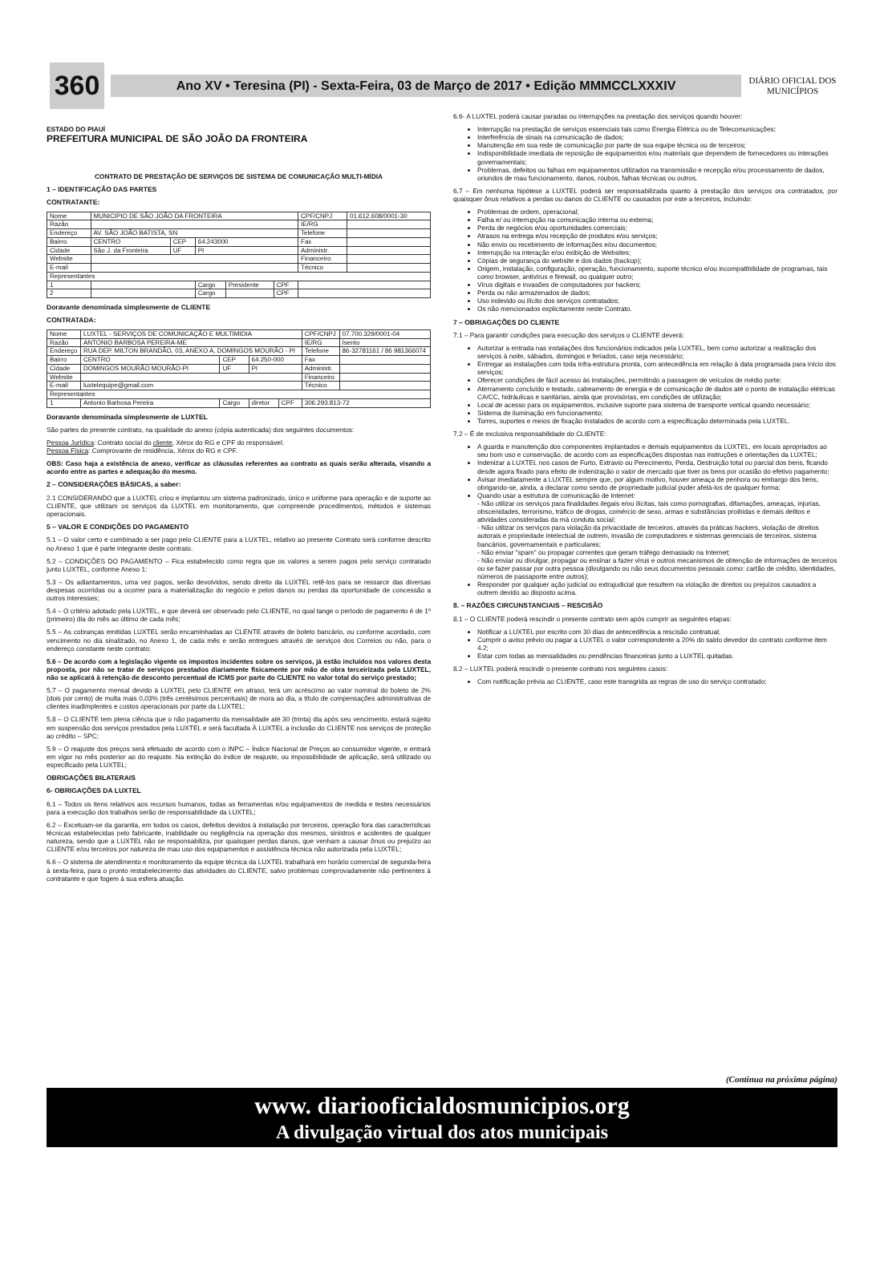360
Ano XV • Teresina (PI) - Sexta-Feira, 03 de Março de 2017 • Edição MMMCCLXXXIV
DIÁRIO OFICIAL DOS
MUNICÍPIOS
ESTADO DO PIAUÍ
PREFEITURA MUNICIPAL DE SÃO JOÃO DA FRONTEIRA
CONTRATO DE PRESTAÇÃO DE SERVIÇOS DE SISTEMA DE COMUNICAÇÃO MULTI-MÍDIA
1 – IDENTIFICAÇÃO DAS PARTES
CONTRATANTE:
| Nome | MUNICIPIO DE SÃO JOÃO DA FRONTEIRA | | | | | CPF/CNPJ | 01.612.608/0001-30 |
| Razão | | | | | | IE/RG | |
| Endereço | AV. SÃO JOÃO BATISTA, SN | | | | | Telefone | |
| Bairro | CENTRO | CEP | 64.243000 | | | Fax | |
| Cidade | São J. da Fronteira | UF | PI | | | Administr. | |
| Website | | | | | | Financeiro | |
| E-mail | | | | | | Técnico | |
| Representantes | | | | | | | |
| 1 | | | Cargo | Presidente | CPF | | |
| 2 | | | Cargo | | CPF | | |
Doravante denominada simplesmente de CLIENTE
CONTRATADA:
| Nome | LUXTEL - SERVIÇOS DE COMUNICAÇÃO E MULTIMIDIA | | | | CPF/CNPJ | 07.700.329/0001-04 |
| Razão | ANTONIO BARBOSA PEREIRA-ME | | | | IE/RG | Isento |
| Endereço | RUA DEP. MILTON BRANDÃO, 03, ANEXO A, DOMINGOS MOURÃO - PI | | | | Telefone | 86-32781161 / 86 981366074 |
| Bairro | CENTRO | CEP | 64.250-000 | | Fax | |
| Cidade | DOMINGOS MOURÃO MOURÃO-PI | UF | PI | | Administr. | |
| Website | | | | | Financeiro | |
| E-mail | luxtelequipe@gmail.com | | | | Técnico | |
| Representantes | | | | | | |
| 1 | Antonio Barbosa Pereira | Cargo | diretor | CPF | 306.293.813-72 | |
Doravante denominada simplesmente de LUXTEL
São partes do presente contrato, na qualidade do anexo (cópia autenticada) dos seguintes documentos:
Pessoa Jurídica: Contrato social do cliente, Xérox do RG e CPF do responsável.
Pessoa Física: Comprovante de residência, Xérox do RG e CPF.
OBS: Caso haja a existência de anexo, verificar as cláusulas referentes ao contrato as quais serão alterada, visando a acordo entre as partes e adequação do mesmo.
2 – CONSIDERAÇÕES BÁSICAS, a saber:
2.1 CONSIDERANDO que a LUXTEL criou e implantou um sistema padronizado, único e uniforme para operação e de suporte ao CLIENTE, que utilizam os serviços da LUXTEL em monitoramento, que compreende procedimentos, métodos e sistemas operacionais.
5 – VALOR E CONDIÇÕES DO PAGAMENTO
5.1 – O valor certo e combinado a ser pago pelo CLIENTE para a LUXTEL, relativo ao presente Contrato será conforme descrito no Anexo 1 que é parte integrante deste contrato.
5.2 – CONDIÇÕES DO PAGAMENTO – Fica estabelecido como regra que os valores a serem pagos pelo serviço contratado junto LUXTEL, conforme Anexo 1:
5.3 – Os adiantamentos, uma vez pagos, serão devolvidos, sendo direito da LUXTEL retê-los para se ressarcir das diversas despesas ocorridas ou a ocorrer para a materialização do negócio e pelos danos ou perdas da oportunidade de concessão a outros interesses;
5.4 – O critério adotado pela LUXTEL, e que deverá ser observado pelo CLIENTE, no qual tange o período de pagamento é de 1º (primeiro) dia do mês ao último de cada mês;
5.5 – As cobranças emitidas LUXTEL serão encaminhadas ao CLENTE através de boleto bancário, ou conforme acordado, com vencimento no dia sinalizado, no Anexo 1, de cada mês e serão entregues através de serviços dos Correios ou não, para o endereço constante neste contrato;
5.6 – De acordo com a legislação vigente os impostos incidentes sobre os serviços, já estão incluídos nos valores desta proposta, por não se tratar de serviços prestados diariamente fisicamente por mão de obra terceirizada pela LUXTEL, não se aplicará à retenção de desconto percentual de ICMS por parte do CLIENTE no valor total do serviço prestado;
5.7 – O pagamento mensal devido à LUXTEL pelo CLIENTE em atraso, terá um acréscimo ao valor nominal do boleto de 2% (dois por cento) de multa mais 0,03% (três centésimos percentuais) de mora ao dia, a título de compensações administrativas de clientes inadimplentes e custos operacionais por parte da LUXTEL;
5.8 – O CLIENTE tem plena ciência que o não pagamento da mensalidade até 30 (trinta) dia após seu vencimento, estará sujeito em suspensão dos serviços prestados pela LUXTEL e será facultada À LUXTEL a inclusão do CLIENTE nos serviços de proteção ao crédito – SPC;
5.9 – O reajuste dos preços será efetuado de acordo com o INPC – Índice Nacional de Preços ao consumidor vigente, e entrará em vigor no mês posterior ao do reajuste. Na extinção do índice de reajuste, ou impossibilidade de aplicação, será utilizado ou especificado pela LUXTEL;
OBRIGAÇÕES BILATERAIS
6- OBRIGAÇÕES DA LUXTEL
6.1 – Todos os itens relativos aos recursos humanos, todas as ferramentas e/ou equipamentos de medida e testes necessários para a execução dos trabalhos serão de responsabilidade da LUXTEL;
6.2 – Excetuam-se da garantia, em todos os casos, defeitos devidos à instalação por terceiros, operação fora das características técnicas estabelecidas pelo fabricante, inabilidade ou negligência na operação dos mesmos, sinistros e acidentes de qualquer natureza, sendo que a LUXTEL não se responsabiliza, por quaisquer perdas danos, que venham a causar ônus ou prejuízo ao CLIENTE e/ou terceiros por natureza de mau uso dos equipamentos e assistência técnica não autorizada pela LUXTEL;
6.6 – O sistema de atendimento e monitoramento da equipe técnica da LUXTEL trabalhará em horário comercial de segunda-feira à sexta-feira, para o pronto restabelecimento das atividades do CLIENTE, salvo problemas comprovadamente não pertinentes à contratante e que fogem à sua esfera atuação.
6.6- A LUXTEL poderá causar paradas ou interrupções na prestação dos serviços quando houver:
Interrupção na prestação de serviços essenciais tais como Energia Elétrica ou de Telecomunicações;
Interferência de sinais na comunicação de dados;
Manutenção em sua rede de comunicação por parte de sua equipe técnica ou de terceiros;
Indisponibilidade imediata de reposição de equipamentos e/ou materiais que dependem de fornecedores ou interações governamentais;
Problemas, defeitos ou falhas em equipamentos utilizados na transmissão e recepção e/ou processamento de dados, oriundos de mau funcionamento, danos, roubos, falhas técnicas ou outros.
6.7 – Em nenhuma hipótese a LUXTEL poderá ser responsabilizada quanto à prestação dos serviços ora contratados, por quaisquer ônus relativos a perdas ou danos do CLIENTE ou causados por este a terceiros, incluindo:
Problemas de ordem, operacional;
Falha e/ ou interrupção na comunicação interna ou externa;
Perda de negócios e/ou oportunidades comerciais;
Atrasos na entrega e/ou recepção de produtos e/ou serviços;
Não envio ou recebimento de informações e/ou documentos;
Interrupção na interação e/ou exibição de Websites;
Cópias de segurança do website e dos dados (backup);
Origem, instalação, configuração, operação, funcionamento, suporte técnico e/ou incompatibilidade de programas, tais como browser, antivírus e firewall, ou qualquer outro;
Vírus digitais e invasões de computadores por hackers;
Perda ou não armazenados de dados;
Uso indevido ou ilícito dos serviços contratados;
Os não mencionados explicitamente neste Contrato.
7 – OBRIAGAÇÕES DO CLIENTE
7.1 – Para garantir condições para execução dos serviços o CLIENTE deverá:
Autorizar a entrada nas instalações dos funcionários indicados pela LUXTEL, bem como autorizar a realização dos serviços à noite, sábados, domingos e feriados, caso seja necessário;
Entregar as instalações com toda infra-estrutura pronta, com antecedência em relação à data programada para início dos serviços;
Oferecer condições de fácil acesso às instalações, permitindo a passagem de veículos de médio porte;
Aterramento concluído e testado, cabeamento de energia e de comunicação de dados até o ponto de instalação elétricas CA/CC, hidráulicas e sanitárias, ainda que provisórias, em condições de utilização;
Local de acesso para os equipamentos, inclusive suporte para sistema de transporte vertical quando necessário;
Sistema de iluminação em funcionamento;
Torres, suportes e meios de fixação instalados de acordo com a especificação determinada pela LUXTEL.
7.2 – É de exclusiva responsabilidade do CLIENTE:
A guarda e manutenção dos componentes implantados e demais equipamentos da LUXTEL, em locais apropriados ao seu bom uso e conservação, de acordo com as especificações dispostas nas instruções e orientações da LUXTEL;
Indenizar a LUXTEL nos casos de Furto, Extravio ou Perecimento, Perda, Destruição total ou parcial dos bens, ficando desde agora fixado para efeito de indenização o valor de mercado que tiver os bens por ocasião do efetivo pagamento;
Avisar imediatamente a LUXTEL sempre que, por algum motivo, houver ameaça de penhora ou embargo dos bens, obrigando-se, ainda, a declarar como sendo de propriedade judicial puder afetá-los de qualquer forma;
Quando usar a estrutura de comunicação de Internet:
- Não utilizar os serviços para finalidades ilegais e/ou ilícitas, tais como pornografias, difamações, ameaças, injurias, obscenidades, terrorismo, tráfico de drogas, comércio de sexo, armas e substâncias proibidas e demais delitos e atividades consideradas da má conduta social;
- Não utilizar os serviços para violação da privacidade de terceiros, através da práticas hackers, violação de direitos autorais e propriedade intelectual de outrem, invasão de computadores e sistemas gerenciais de terceiros, sistema bancários, governamentais e particulares;
- Não enviar "spam" ou propagar correntes que geram tráfego demasiado na Internet;
- Não enviar ou divulgar, propagar ou ensinar a fazer vírus e outros mecanismos de obtenção de informações de terceiros ou se fazer passar por outra pessoa (divulgando ou não seus documentos pessoais como: cartão de crédito, identidades, números de passaporte entre outros);
Responder por qualquer ação judicial ou extrajudicial que resultem na violação de direitos ou prejuízos causados a outrem devido ao disposto acima.
8. – RAZÕES CIRCUNSTANCIAIS – RESCISÃO
8.1 – O CLIENTE poderá rescindir o presente contrato sem após cumprir as seguintes etapas:
Notificar a LUXTEL por escrito com 30 dias de antecedência a rescisão contratual;
Cumprir o aviso prévio ou pagar a LUXTEL o valor correspondente a 20% do saldo devedor do contrato conforme item 4.2;
Estar com todas as mensalidades ou pendências financeiras junto a LUXTEL quitadas.
8.2 – LUXTEL poderá rescindir o presente contrato nos seguintes casos:
Com notificação prévia ao CLIENTE, caso este transgrida as regras de uso do serviço contratado;
(Continua na próxima página)
www. diariooficialdosmunicipios.org
A divulgação virtual dos atos municipais